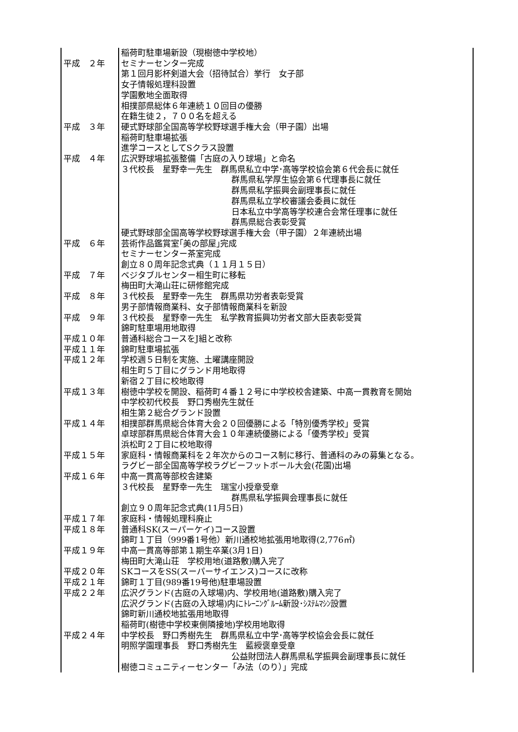| | 稲荷町駐車場新設（現樹徳中学校地） |
| 平成 ２年 | セミナーセンター完成 |
| | 第１回月影杯剣道大会（招待試合）挙行 女子部 |
| | 女子情報処理科設置 |
| | 学園敷地全面取得 |
| | 相撲部県総体６年連続１０回目の優勝 |
| | 在籍生徒２，７００名を超える |
| 平成 ３年 | 硬式野球部全国高等学校野球選手権大会（甲子園）出場 |
| | 稲荷町駐車場拡張 |
| | 進学コースとしてSクラス設置 |
| 平成 ４年 | 広沢野球場拡張整備「古庭の入り球場」と命名 |
| | ３代校長 星野幸一先生 群馬県私立中学･高等学校協会第６代会長に就任 |
| | 群馬県私学厚生協会第６代理事長に就任 |
| | 群馬県私学振興会副理事長に就任 |
| | 群馬県私立学校審議会委員に就任 |
| | 日本私立中学高等学校連合会常任理事に就任 |
| | 群馬県総合表彰受賞 |
| | 硬式野球部全国高等学校野球選手権大会（甲子園）２年連続出場 |
| 平成 ６年 | 芸術作品鑑賞室｢美の部屋｣完成 |
| | セミナーセンター茶室完成 |
| | 創立８０周年記念式典（１１月１５日） |
| 平成 ７年 | ベジタブルセンター相生町に移転 |
| | 梅田町大滝山荘に研修館完成 |
| 平成 ８年 | ３代校長 星野幸一先生 群馬県功労者表彰受賞 |
| | 男子部情報商業科、女子部情報商業科を新設 |
| 平成 ９年 | ３代校長 星野幸一先生 私学教育振興功労者文部大臣表彰受賞 |
| | 錦町駐車場用地取得 |
| 平成１０年 | 普通科総合コースをJ組と改称 |
| 平成１１年 | 錦町駐車場拡張 |
| 平成１２年 | 学校週５日制を実施、土曜講座開設 |
| | 相生町５丁目にグランド用地取得 |
| | 新宿２丁目に校地取得 |
| 平成１３年 | 樹徳中学校を開設、稲荷町４番１２号に中学校校舎建築、中高一貫教育を開始 |
| | 中学校初代校長 野口秀樹先生就任 |
| | 相生第２総合グランド設置 |
| 平成１４年 | 相撲部群馬県総合体育大会２０回優勝による「特別優秀学校」受賞 |
| | 卓球部群馬県総合体育大会１０年連続優勝による「優秀学校」受賞 |
| | 浜松町２丁目に校地取得 |
| 平成１５年 | 家庭科・情報商業科を２年次からのコース制に移行、普通科のみの募集となる。 |
| | ラグビー部全国高等学校ラグビーフットボール大会(花園)出場 |
| 平成１６年 | 中高一貫高等部校舎建築 |
| | ３代校長 星野幸一先生 瑞宝小授章受章 |
| | 群馬県私学振興会理事長に就任 |
| | 創立９０周年記念式典(11月5日) |
| 平成１７年 | 家庭科・情報処理科廃止 |
| 平成１８年 | 普通科SK(スーパーケイ)コース設置 |
| | 錦町１丁目（999番1号他）新川通校地拡張用地取得(2,776㎡) |
| 平成１９年 | 中高一貫高等部第１期生卒業(3月1日) |
| | 梅田町大滝山荘 学校用地(道路敷)購入完了 |
| 平成２０年 | SKコースをSS(スーパーサイエンス)コースに改称 |
| 平成２１年 | 錦町１丁目(989番19号他)駐車場設置 |
| 平成２２年 | 広沢グランド(古庭の入球場)内、学校用地(道路敷)購入完了 |
| | 広沢グランド(古庭の入球場)内にﾄﾚｰﾆﾝｸﾞﾙｰﾑ新設･ｼｽﾃﾑﾏｼﾝ設置 |
| | 錦町新川通校地拡張用地取得 |
| | 稲荷町(樹徳中学校東側隣接地)学校用地取得 |
| 平成２４年 | 中学校長 野口秀樹先生 群馬県私立中学･高等学校協会会長に就任 |
| | 明照学園理事長 野口秀樹先生 藍綬褒章受章 |
| | 公益財団法人群馬県私学振興会副理事長に就任 |
| | 樹徳コミュニティーセンター「み法（のり）」完成 |